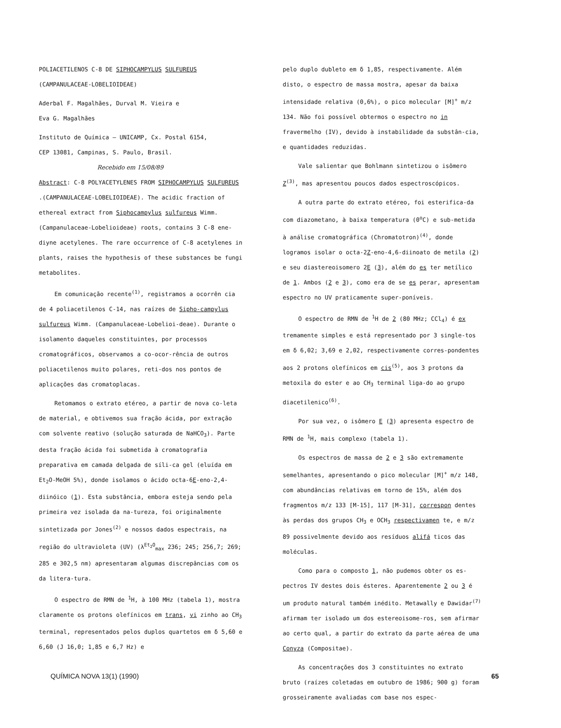POLIACETILENOS C-8 DE SIPHOCAMPYLUS SULFUREUS
(CAMPANULACEAE-LOBELIOIDEAE)
Aderbal F. Magalhães, Durval M. Vieira e
Eva G. Magalhães
Instituto de Química – UNICAMP, Cx. Postal 6154,
CEP 13081, Campinas, S. Paulo, Brasil.
Recebido em 15/08/89
Abstract: C-8 POLYACETYLENES FROM SIPHOCAMPYLUS SULFUREUS .(CAMPANULACEAE-LOBELIOIDEAE). The acidic fraction of ethereal extract from Siphocampylus sulfureus Wimm. (Campanulaceae-Lobelioideae) roots, contains 3 C-8 ene-diyne acetylenes. The rare occurrence of C-8 acetylenes in plants, raises the hypothesis of these substances be fungi metabolites.
Em comunicação recente<sup>(1)</sup>, registramos a ocorrên cia de 4 poliacetilenos C-14, nas raízes de Sipho-campylus sulfureus Wimm. (Campanulaceae-Lobelioi-deae). Durante o isolamento daqueles constituintes, por processos cromatográficos, observamos a co-ocor-rência de outros poliacetilenos muito polares, reti-dos nos pontos de aplicações das cromatoplacas.
Retomamos o extrato etéreo, a partir de nova co-leta de material, e obtivemos sua fração ácida, por extração com solvente reativo (solução saturada de NaHCO<sub>3</sub>). Parte desta fração ácida foi submetida à cromatografia preparativa em camada delgada de síli-ca gel (eluída em Et<sub>2</sub>O-MeOH 5%), donde isolamos o ácido octa-6E-eno-2,4-diinóico (1). Esta substância, embora esteja sendo pela primeira vez isolada da na-tureza, foi originalmente sintetizada por Jones<sup>(2)</sup> e nossos dados espectrais, na região do ultravioleta (UV) (λ<sup>Et<sub>2</sub>O</sup><sub>max</sub> 236; 245; 256,7; 269; 285 e 302,5 nm) apresentaram algumas discrepâncias com os da litera-tura.
O espectro de RMN de <sup>1</sup>H, à 100 MHz (tabela 1), mostra claramente os protons olefínicos em trans, vi zinho ao CH<sub>3</sub> terminal, representados pelos duplos quartetos em δ 5,60 e 6,60 (J 16,0; 1,85 e 6,7 Hz) e
pelo duplo dubleto em δ 1,85, respectivamente. Além disto, o espectro de massa mostra, apesar da baixa intensidade relativa (0,6%), o pico molecular [M]<sup>+</sup> m/z 134. Não foi possível obtermos o espectro no in fravermelho (IV), devido à instabilidade da substân-cia, e quantidades reduzidas.
Vale salientar que Bohlmann sintetizou o isômero Z<sup>(3)</sup>, mas apresentou poucos dados espectroscópicos.
A outra parte do extrato etéreo, foi esterifica-da com diazometano, à baixa temperatura (0<sup>o</sup>C) e sub-metida à análise cromatográfica (Chromatotron)<sup>(4)</sup>, donde logramos isolar o octa-2Z-eno-4,6-diinoato de metila (2) e seu diastereoisomero 2E (3), além do es ter metílico de 1. Ambos (2 e 3), como era de se es perar, apresentam espectro no UV praticamente super-poníveis.
O espectro de RMN de <sup>1</sup>H de 2 (80 MHz; CCl<sub>4</sub>) é ex tremamente simples e está representado por 3 single-tos em δ 6,02; 3,69 e 2,02, respectivamente corres-pondentes aos 2 protons olefínicos em cis<sup>(5)</sup>, aos 3 protons da metoxila do ester e ao CH<sub>3</sub> terminal liga-do ao grupo diacetilenico<sup>(6)</sup>.
Por sua vez, o isômero E (3) apresenta espectro de RMN de <sup>1</sup>H, mais complexo (tabela 1).
Os espectros de massa de 2 e 3 são extremamente semelhantes, apresentando o pico molecular [M]<sup>+</sup> m/z 148, com abundâncias relativas em torno de 15%, além dos fragmentos m/z 133 [M-15], 117 [M-31], correspon dentes às perdas dos grupos CH<sub>3</sub> e OCH<sub>3</sub> respectivamen te, e m/z 89 possivelmente devido aos resíduos alifá ticos das moléculas.
Como para o composto 1, não pudemos obter os es-pectros IV destes dois ésteres. Aparentemente 2 ou 3 é um produto natural também inédito. Metawally e Dawidar<sup>(7)</sup> afirmam ter isolado um dos estereoisome-ros, sem afirmar ao certo qual, a partir do extrato da parte aérea de uma Conyza (Compositae).
As concentrações dos 3 constituintes no extrato bruto (raízes coletadas em outubro de 1986; 900 g) foram grosseiramente avaliadas com base nos espec-
QUÍMICA NOVA 13(1) (1990) 65